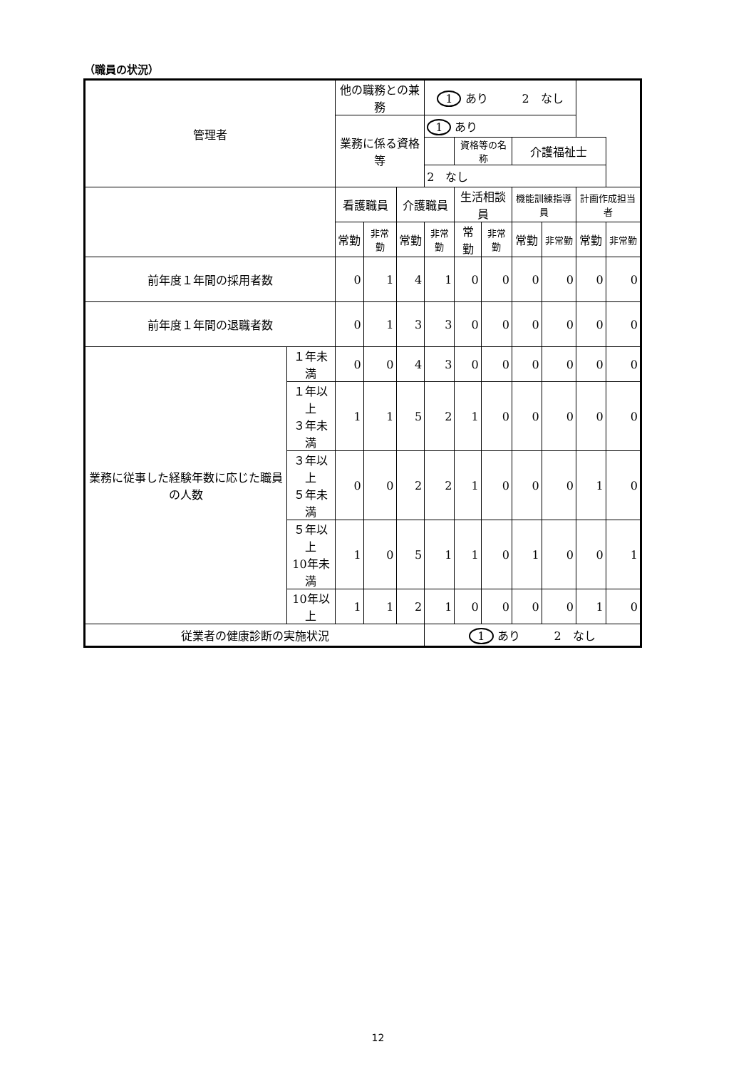（職員の状況）
| 管理者 | | 他の職務との兼務 | | | 1 あり 2 なし | | | | | | |
| | | 業務に係る資格等 | | | 1 あり | | | | | | |
| | | | | | | 資格等の名称 | | 介護福祉士 | | | |
| | | | | | 2 なし | | | | | | |
| | | 看護職員 | | 介護職員 | | 生活相談員 | | 機能訓練指導員 | | 計画作成担当者 | |
| | | 常勤 | 非常勤 | 常勤 | 非常勤 | 常勤 | 非常勤 | 常勤 | 非常勤 | 常勤 | 非常勤 |
| 前年度１年間の採用者数 | | 0 | 1 | 4 | 1 | 0 | 0 | 0 | 0 | 0 | 0 |
| 前年度１年間の退職者数 | | 0 | 1 | 3 | 3 | 0 | 0 | 0 | 0 | 0 | 0 |
| 業務に従事した経験年数に応じた職員の人数 | １年未満 | 0 | 0 | 4 | 3 | 0 | 0 | 0 | 0 | 0 | 0 |
| | １年以上 ３年未満 | 1 | 1 | 5 | 2 | 1 | 0 | 0 | 0 | 0 | 0 |
| | ３年以上 ５年未満 | 0 | 0 | 2 | 2 | 1 | 0 | 0 | 0 | 1 | 0 |
| | ５年以上 10年未満 | 1 | 0 | 5 | 1 | 1 | 0 | 1 | 0 | 0 | 1 |
| | 10年以上 | 1 | 1 | 2 | 1 | 0 | 0 | 0 | 0 | 1 | 0 |
| 従業者の健康診断の実施状況 | | | | | 1 あり 2 なし | | | | | | |
12